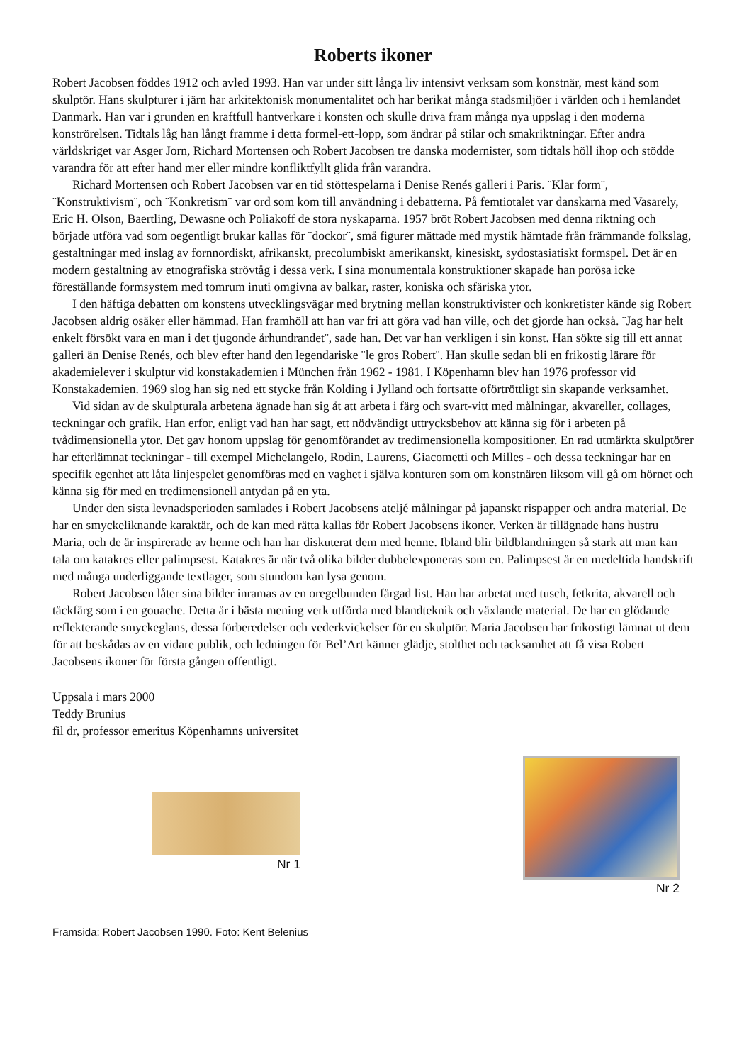Roberts ikoner
Robert Jacobsen föddes 1912 och avled 1993. Han var under sitt långa liv intensivt verksam som konstnär, mest känd som skulptör. Hans skulpturer i järn har arkitektonisk monumentalitet och har berikat många stadsmiljöer i världen och i hemlandet Danmark. Han var i grunden en kraftfull hantverkare i konsten och skulle driva fram många nya uppslag i den moderna konströrelsen. Tidtals låg han långt framme i detta formel-ett-lopp, som ändrar på stilar och smakriktningar. Efter andra världskriget var Asger Jorn, Richard Mortensen och Robert Jacobsen tre danska modernister, som tidtals höll ihop och stödde varandra för att efter hand mer eller mindre konfliktfyllt glida från varandra.
Richard Mortensen och Robert Jacobsen var en tid stöttespelarna i Denise Renés galleri i Paris. ¨Klar form¨, ¨Konstruktivism¨, och ¨Konkretism¨ var ord som kom till användning i debatterna. På femtiotalet var danskarna med Vasarely, Eric H. Olson, Baertling, Dewasne och Poliakoff de stora nyskaparna. 1957 bröt Robert Jacobsen med denna riktning och började utföra vad som oegentligt brukar kallas för ¨dockor¨, små figurer mättade med mystik hämtade från främmande folkslag, gestaltningar med inslag av fornnordiskt, afrikanskt, precolumbiskt amerikanskt, kinesiskt, sydostasiatiskt formspel. Det är en modern gestaltning av etnografiska strövtåg i dessa verk. I sina monumentala konstruktioner skapade han porösa icke föreställande formsystem med tomrum inuti omgivna av balkar, raster, koniska och sfäriska ytor.
I den häftiga debatten om konstens utvecklingsvägar med brytning mellan konstruktivister och konkretister kände sig Robert Jacobsen aldrig osäker eller hämmad. Han framhöll att han var fri att göra vad han ville, och det gjorde han också. ¨Jag har helt enkelt försökt vara en man i det tjugonde århundrandet¨, sade han. Det var han verkligen i sin konst. Han sökte sig till ett annat galleri än Denise Renés, och blev efter hand den legendariske ¨le gros Robert¨. Han skulle sedan bli en frikostig lärare för akademielever i skulptur vid konstakademien i München från 1962 - 1981. I Köpenhamn blev han 1976 professor vid Konstakademien. 1969 slog han sig ned ett stycke från Kolding i Jylland och fortsatte oförtröttligt sin skapande verksamhet.
Vid sidan av de skulpturala arbetena ägnade han sig åt att arbeta i färg och svart-vitt med målningar, akvareller, collages, teckningar och grafik. Han erfor, enligt vad han har sagt, ett nödvändigt uttrycksbehov att känna sig för i arbeten på tvådimensionella ytor. Det gav honom uppslag för genomförandet av tredimensionella kompositioner. En rad utmärkta skulptörer har efterlämnat teckningar - till exempel Michelangelo, Rodin, Laurens, Giacometti och Milles - och dessa teckningar har en specifik egenhet att låta linjespelet genomföras med en vaghet i själva konturen som om konstnären liksom vill gå om hörnet och känna sig för med en tredimensionell antydan på en yta.
Under den sista levnadsperioden samlades i Robert Jacobsens ateljé målningar på japanskt rispapper och andra material. De har en smyckeliknande karaktär, och de kan med rätta kallas för Robert Jacobsens ikoner. Verken är tillägnade hans hustru Maria, och de är inspirerade av henne och han har diskuterat dem med henne. Ibland blir bildblandningen så stark att man kan tala om katakres eller palimpsest. Katakres är när två olika bilder dubbelexponeras som en. Palimpsest är en medeltida handskrift med många underliggande textlager, som stundom kan lysa genom.
Robert Jacobsen låter sina bilder inramas av en oregelbunden färgad list. Han har arbetat med tusch, fetkrita, akvarell och täckfärg som i en gouache. Detta är i bästa mening verk utförda med blandteknik och växlande material. De har en glödande reflekterande smyckeglans, dessa förberedelser och vederkvickelser för en skulptör. Maria Jacobsen har frikostigt lämnat ut dem för att beskådas av en vidare publik, och ledningen för Bel’Art känner glädje, stolthet och tacksamhet att få visa Robert Jacobsens ikoner för första gången offentligt.
Uppsala i mars 2000
Teddy Brunius
fil dr, professor emeritus Köpenhamns universitet
Nr 1
Nr 2
Framsida: Robert Jacobsen 1990. Foto: Kent Belenius